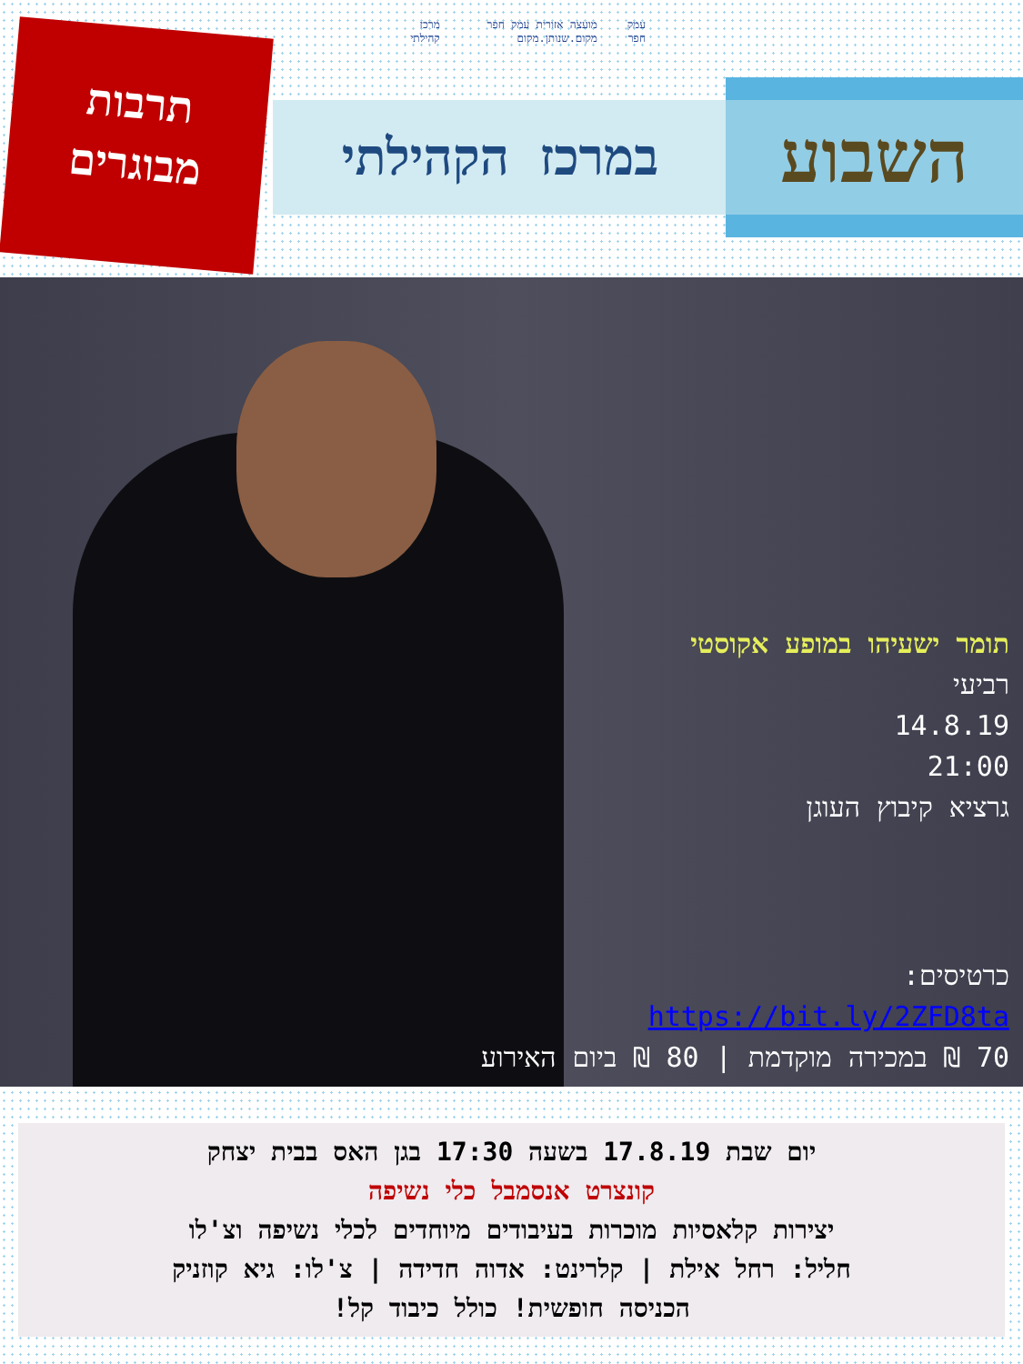תרבות
מבוגרים
עמק חפר מועצה אזורית עמק חפר מקום.שנותן.מקום
מרכז קהילתי
במרכז הקהילתי
השבוע
תומר ישעיהו במופע אקוסטי
רביעי
14.8.19
21:00
גרציא קיבוץ העוגן
כרטיסים:
https://bit.ly/2ZFD8ta
70 ₪ במכירה מוקדמת | 80 ₪ ביום האירוע
יום שבת 17.8.19 בשעה 17:30 בגן האס בבית יצחק
קונצרט אנסמבל כלי נשיפה
יצירות קלאסיות מוכרות בעיבודים מיוחדים לכלי נשיפה וצ'לו
חליל: רחל אילת | קלרינט: אדוה חדידה | צ'לו: גיא קוזניק
הכניסה חופשית! כולל כיבוד קל!